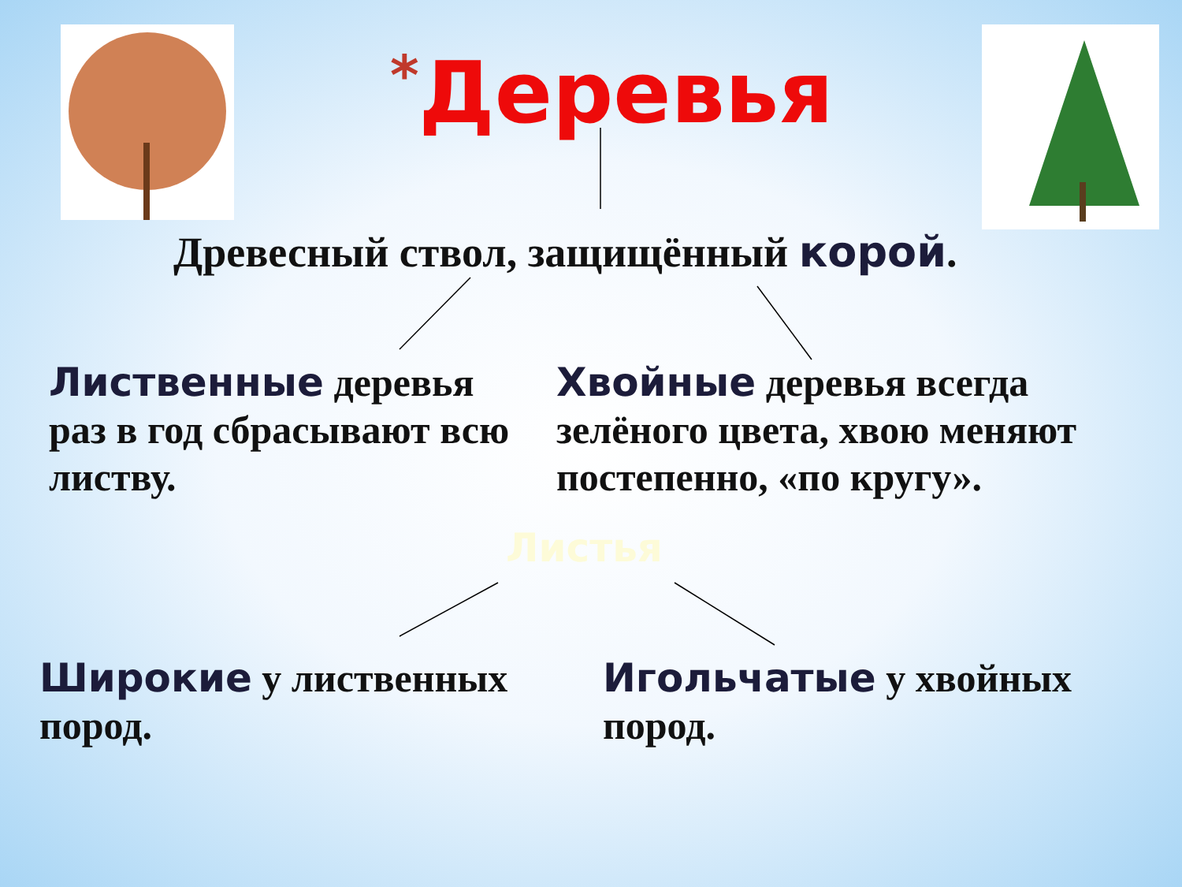*Деревья
Древесный ствол, защищённый корой.
Лиственные деревья раз в год сбрасывают всю листву.
Хвойные деревья всегда зелёного цвета, хвою меняют постепенно, «по кругу».
Листья
Широкие у лиственных пород.
Игольчатые у хвойных пород.